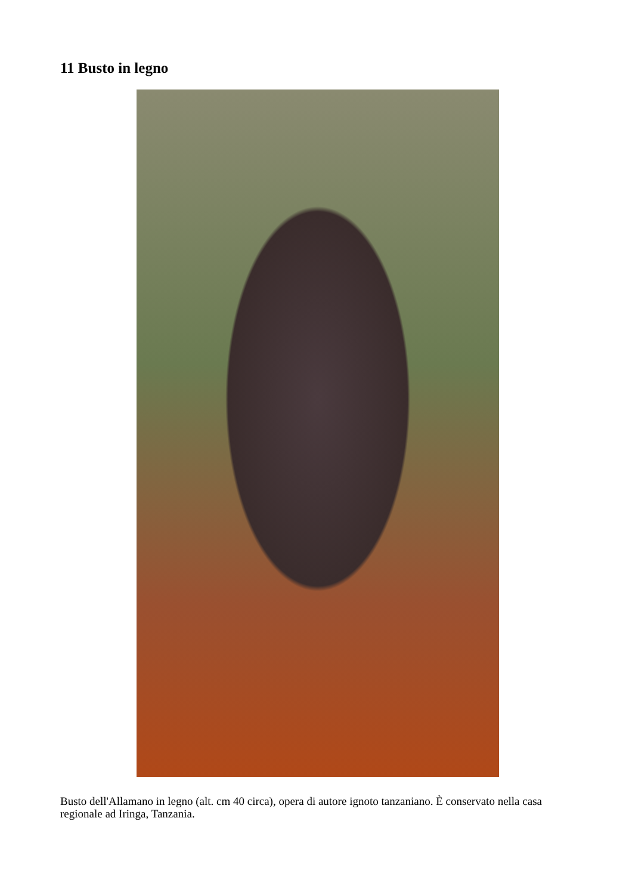11 Busto in legno
Busto dell'Allamano in legno (alt. cm 40 circa), opera di autore ignoto tanzaniano. È conservato nella casa regionale ad Iringa, Tanzania.